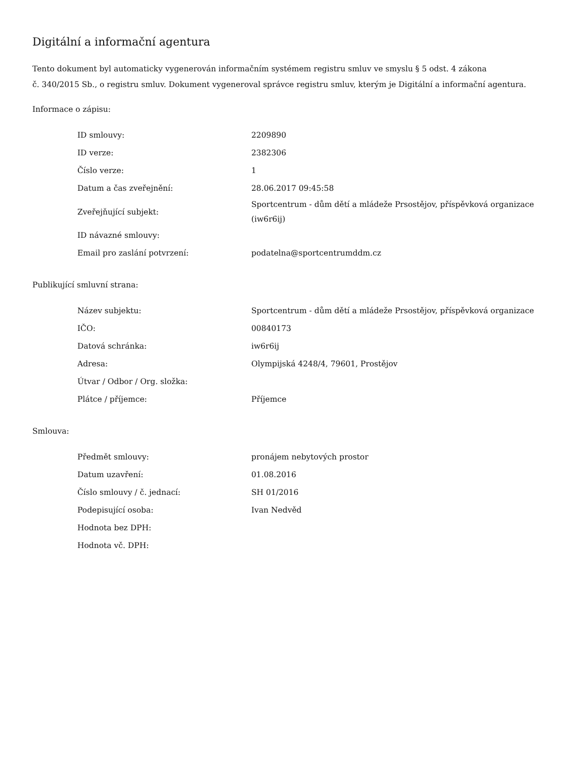Digitální a informační agentura
Tento dokument byl automaticky vygenerován informačním systémem registru smluv ve smyslu § 5 odst. 4 zákona
č. 340/2015 Sb., o registru smluv. Dokument vygeneroval správce registru smluv, kterým je Digitální a informační agentura.
Informace o zápisu:
| ID smlouvy: | 2209890 |
| ID verze: | 2382306 |
| Číslo verze: | 1 |
| Datum a čas zveřejnění: | 28.06.2017 09:45:58 |
| Zveřejňující subjekt: | Sportcentrum - dům dětí a mládeže Prsostějov, příspěvková organizace (iw6r6ij) |
| ID návazné smlouvy: | |
| Email pro zaslání potvrzení: | podatelna@sportcentrumddm.cz |
Publikující smluvní strana:
| Název subjektu: | Sportcentrum - dům dětí a mládeže Prsostějov, příspěvková organizace |
| IČO: | 00840173 |
| Datová schránka: | iw6r6ij |
| Adresa: | Olympijská 4248/4, 79601, Prostějov |
| Útvar / Odbor / Org. složka: | |
| Plátce / příjemce: | Příjemce |
Smlouva:
| Předmět smlouvy: | pronájem nebytových prostor |
| Datum uzavření: | 01.08.2016 |
| Číslo smlouvy / č. jednací: | SH 01/2016 |
| Podepisující osoba: | Ivan Nedvěd |
| Hodnota bez DPH: | |
| Hodnota vč. DPH: | |